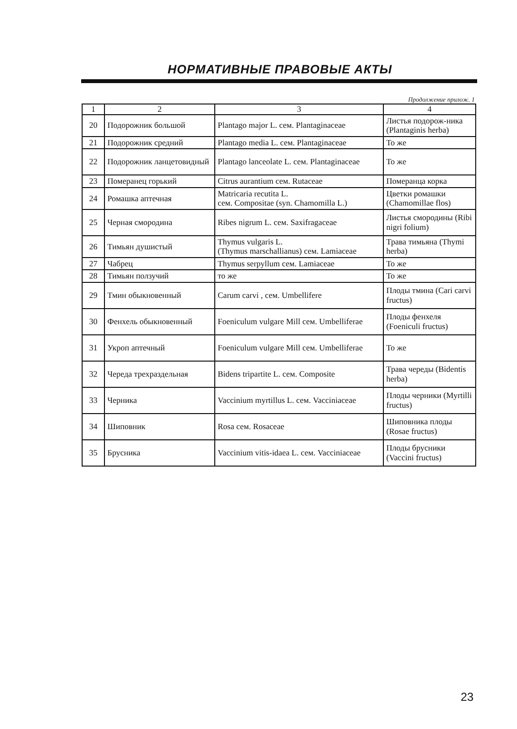НОРМАТИВНЫЕ ПРАВОВЫЕ АКТЫ
Продолжение прилож. 1
| 1 | 2 | 3 | 4 |
| --- | --- | --- | --- |
| 20 | Подорожник большой | Plantago major L. сем. Plantaginaceae | Листья подорож-ника (Plantaginis herba) |
| 21 | Подорожник средний | Plantago media L. сем. Plantaginaceae | То же |
| 22 | Подорожник ланцетовидный | Plantago lanceolate L. сем. Plantaginaceae | То же |
| 23 | Померанец горький | Citrus aurantium сем. Rutaceae | Померанца корка |
| 24 | Ромашка аптечная | Matricaria recutita L. сем. Compositae (syn. Chamomilla L.) | Цветки ромашки (Chamomillae flos) |
| 25 | Черная смородина | Ribes nigrum L. сем. Saxifragaceae | Листья смородины (Ribi nigri folium) |
| 26 | Тимьян душистый | Thymus vulgaris L. (Thymus marschallianus) сем. Lamiaceae | Трава тимьяна (Thymi herba) |
| 27 | Чабрец | Thymus serpyllum сем. Lamiaceae | То же |
| 28 | Тимьян ползучий | то же | То же |
| 29 | Тмин обыкновенный | Carum carvi , сем. Umbellifere | Плоды тмина (Cari carvi fructus) |
| 30 | Фенхель обыкновенный | Foeniculum vulgare Mill сем. Umbelliferae | Плоды фенхеля (Foeniculi fructus) |
| 31 | Укроп аптечный | Foeniculum vulgare Mill сем. Umbelliferae | То же |
| 32 | Череда трехраздельная | Bidens tripartite L. сем. Composite | Трава череды (Bidentis herba) |
| 33 | Черника | Vaccinium myrtillus L. сем. Vacciniaceae | Плоды черники (Myrtilli fructus) |
| 34 | Шиповник | Rosa сем. Rosaceae | Шиповника плоды (Rosae fructus) |
| 35 | Брусника | Vaccinium vitis-idaea L. сем. Vacciniaceae | Плоды брусники (Vaccini fructus) |
23